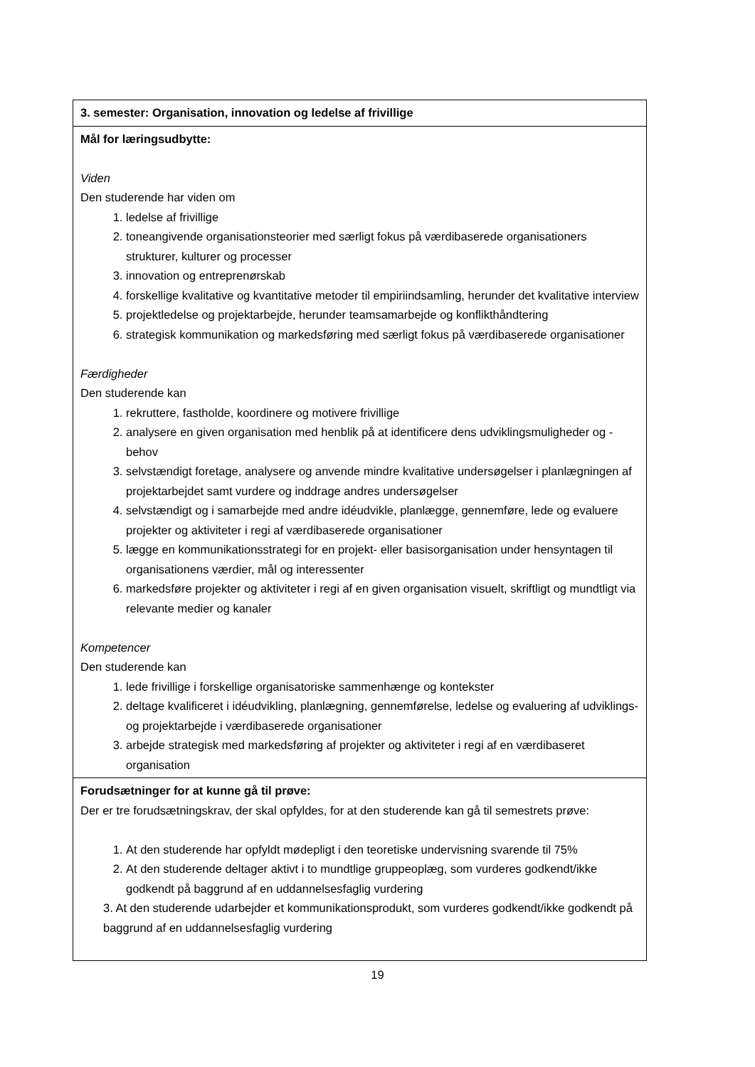| 3. semester: Organisation, innovation og ledelse af frivillige |
| Mål for læringsudbytte: Viden Den studerende har viden om 1. ledelse af frivillige 2. toneangivende organisationsteorier med særligt fokus på værdibaserede organisationers strukturer, kulturer og processer 3. innovation og entreprenørskab 4. forskellige kvalitative og kvantitative metoder til empiriindsamling, herunder det kvalitative interview 5. projektledelse og projektarbejde, herunder teamsamarbejde og konflikthåndtering 6. strategisk kommunikation og markedsføring med særligt fokus på værdibaserede organisationer Færdigheder Den studerende kan 1. rekruttere, fastholde, koordinere og motivere frivillige 2. analysere en given organisation med henblik på at identificere dens udviklingsmuligheder og -behov 3. selvstændigt foretage, analysere og anvende mindre kvalitative undersøgelser i planlægningen af projektarbejdet samt vurdere og inddrage andres undersøgelser 4. selvstændigt og i samarbejde med andre idéudvikle, planlægge, gennemføre, lede og evaluere projekter og aktiviteter i regi af værdibaserede organisationer 5. lægge en kommunikationsstrategi for en projekt- eller basisorganisation under hensyntagen til organisationens værdier, mål og interessenter 6. markedsføre projekter og aktiviteter i regi af en given organisation visuelt, skriftligt og mundtligt via relevante medier og kanaler Kompetencer Den studerende kan 1. lede frivillige i forskellige organisatoriske sammenhænge og kontekster 2. deltage kvalificeret i idéudvikling, planlægning, gennemførelse, ledelse og evaluering af udviklings- og projektarbejde i værdibaserede organisationer 3. arbejde strategisk med markedsføring af projekter og aktiviteter i regi af en værdibaseret organisation |
| Forudsætninger for at kunne gå til prøve: Der er tre forudsætningskrav, der skal opfyldes, for at den studerende kan gå til semestrets prøve: 1. At den studerende har opfyldt mødepligt i den teoretiske undervisning svarende til 75% 2. At den studerende deltager aktivt i to mundtlige gruppeoplæg, som vurderes godkendt/ikke godkendt på baggrund af en uddannelsesfaglig vurdering 3. At den studerende udarbejder et kommunikationsprodukt, som vurderes godkendt/ikke godkendt på baggrund af en uddannelsesfaglig vurdering |
19